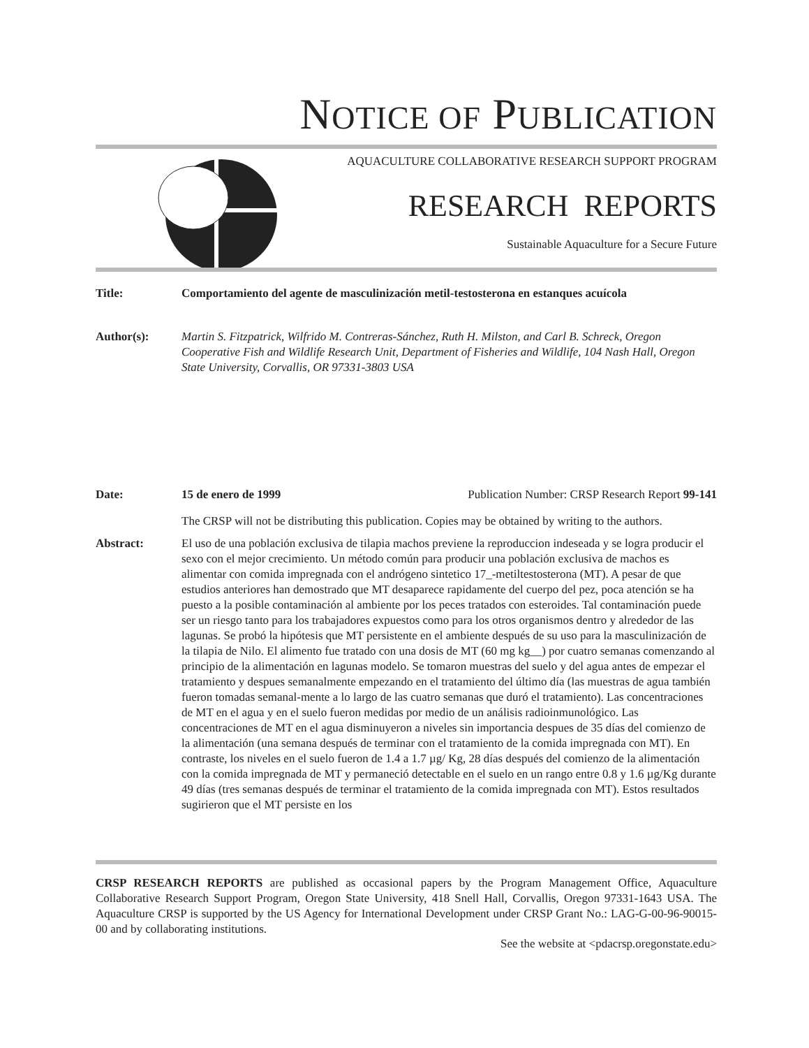NOTICE OF PUBLICATION
AQUACULTURE COLLABORATIVE RESEARCH SUPPORT PROGRAM
RESEARCH REPORTS
Sustainable Aquaculture for a Secure Future
Title: Comportamiento del agente de masculinización metil-testosterona en estanques acuícola
Author(s): Martin S. Fitzpatrick, Wilfrido M. Contreras-Sánchez, Ruth H. Milston, and Carl B. Schreck, Oregon Cooperative Fish and Wildlife Research Unit, Department of Fisheries and Wildlife, 104 Nash Hall, Oregon State University, Corvallis, OR 97331-3803 USA
Date: 15 de enero de 1999 Publication Number: CRSP Research Report 99-141
The CRSP will not be distributing this publication. Copies may be obtained by writing to the authors.
Abstract: El uso de una población exclusiva de tilapia machos previene la reproduccion indeseada y se logra producir el sexo con el mejor crecimiento. Un método común para producir una población exclusiva de machos es alimentar con comida impregnada con el andrógeno sintetico 17_-metiltestosterona (MT). A pesar de que estudios anteriores han demostrado que MT desaparece rapidamente del cuerpo del pez, poca atención se ha puesto a la posible contaminación al ambiente por los peces tratados con esteroides. Tal contaminación puede ser un riesgo tanto para los trabajadores expuestos como para los otros organismos dentro y alrededor de las lagunas. Se probó la hipótesis que MT persistente en el ambiente después de su uso para la masculinización de la tilapia de Nilo. El alimento fue tratado con una dosis de MT (60 mg kg__) por cuatro semanas comenzando al principio de la alimentación en lagunas modelo. Se tomaron muestras del suelo y del agua antes de empezar el tratamiento y despues semanalmente empezando en el tratamiento del último día (las muestras de agua también fueron tomadas semanal-mente a lo largo de las cuatro semanas que duró el tratamiento). Las concentraciones de MT en el agua y en el suelo fueron medidas por medio de un análisis radioinmunológico. Las concentraciones de MT en el agua disminuyeron a niveles sin importancia despues de 35 días del comienzo de la alimentación (una semana después de terminar con el tratamiento de la comida impregnada con MT). En contraste, los niveles en el suelo fueron de 1.4 a 1.7 µg/ Kg, 28 días después del comienzo de la alimentación con la comida impregnada de MT y permaneció detectable en el suelo en un rango entre 0.8 y 1.6 µg/Kg durante 49 días (tres semanas después de terminar el tratamiento de la comida impregnada con MT). Estos resultados sugirieron que el MT persiste en los
CRSP RESEARCH REPORTS are published as occasional papers by the Program Management Office, Aquaculture Collaborative Research Support Program, Oregon State University, 418 Snell Hall, Corvallis, Oregon 97331-1643 USA. The Aquaculture CRSP is supported by the US Agency for International Development under CRSP Grant No.: LAG-G-00-96-90015-00 and by collaborating institutions.
See the website at <pdacrsp.oregonstate.edu>